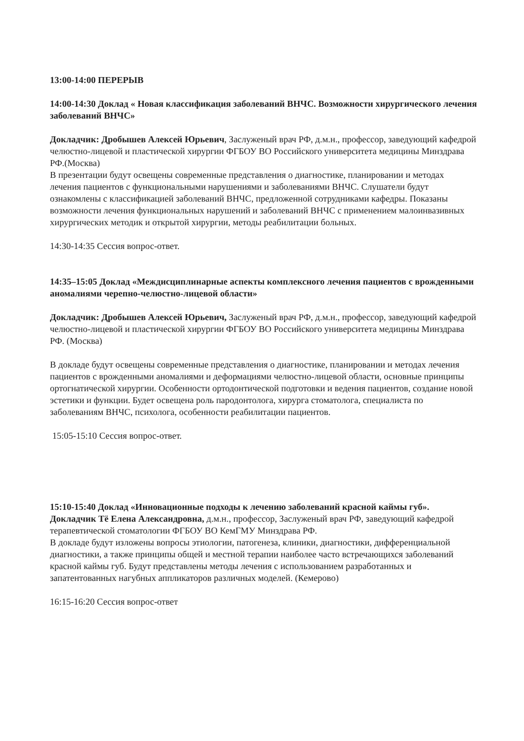13:00-14:00 ПЕРЕРЫВ
14:00-14:30 Доклад « Новая классификация заболеваний ВНЧС. Возможности хирургического лечения заболеваний ВНЧС»
Докладчик: Дробышев Алексей Юрьевич, Заслуженый врач РФ, д.м.н., профессор, заведующий кафедрой челюстно-лицевой и пластической хирургии ФГБОУ ВО Российского университета медицины Минздрава РФ.(Москва)
В презентации будут освещены современные представления о диагностике, планировании и методах лечения пациентов с функциональными нарушениями и заболеваниями ВНЧС. Слушатели будут ознакомлены с классификацией заболеваний ВНЧС, предложенной сотрудниками кафедры. Показаны возможности лечения функциональных нарушений и заболеваний ВНЧС с применением малоинвазивных хирургических методик и открытой хирургии, методы реабилитации больных.
14:30-14:35 Сессия вопрос-ответ.
14:35–15:05 Доклад «Междисциплинарные аспекты комплексного лечения пациентов с врожденными аномалиями черепно-челюстно-лицевой области»
Докладчик: Дробышев Алексей Юрьевич, Заслуженый врач РФ, д.м.н., профессор, заведующий кафедрой челюстно-лицевой и пластической хирургии ФГБОУ ВО Российского университета медицины Минздрава РФ. (Москва)
В докладе будут освещены современные представления о диагностике, планировании и методах лечения пациентов с врожденными аномалиями и деформациями челюстно-лицевой области, основные принципы ортогнатической хирургии. Особенности ортодонтической подготовки и ведения пациентов, создание новой эстетики и функции. Будет освещена роль пародонтолога, хирурга стоматолога, специалиста по заболеваниям ВНЧС, психолога, особенности реабилитации пациентов.
15:05-15:10 Сессия вопрос-ответ.
15:10-15:40 Доклад «Инновационные подходы к лечению заболеваний красной каймы губ».
Докладчик Тё Елена Александровна, д.м.н., профессор, Заслуженый врач РФ, заведующий кафедрой терапевтической стоматологии ФГБОУ ВО КемГМУ Минздрава РФ.
В докладе будут изложены вопросы этиологии, патогенеза, клиники, диагностики, дифференциальной диагностики, а также принципы общей и местной терапии наиболее часто встречающихся заболеваний красной каймы губ. Будут представлены методы лечения с использованием разработанных и запатентованных нагубных аппликаторов различных моделей. (Кемерово)
16:15-16:20 Сессия вопрос-ответ